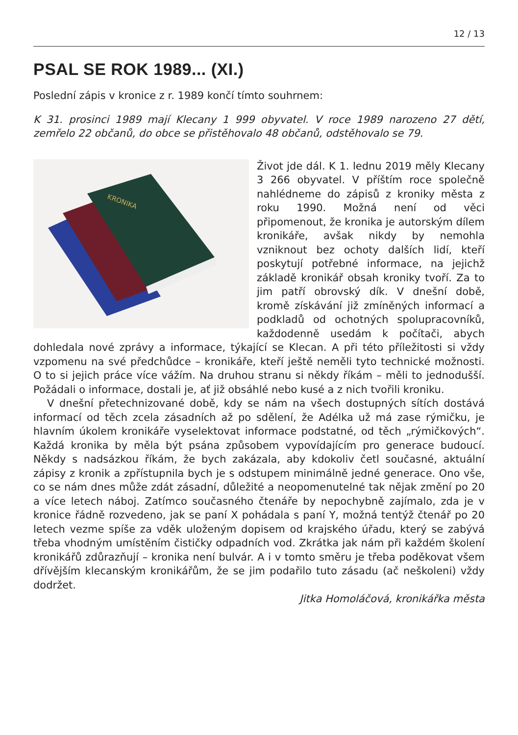12 / 13
PSAL SE ROK 1989... (XI.)
Poslední zápis v kronice z r. 1989 končí tímto souhrnem:
K 31. prosinci 1989 mají Klecany 1 999 obyvatel. V roce 1989 narozeno 27 dětí, zemřelo 22 občanů, do obce se přistěhovalo 48 občanů, odstěhovalo se 79.
KRONIKA
Život jde dál. K 1. lednu 2019 měly Klecany 3 266 obyvatel. V příštím roce společně nahlédneme do zápisů z kroniky města z roku 1990. Možná není od věci připomenout, že kronika je autorským dílem kronikáře, avšak nikdy by nemohla vzniknout bez ochoty dalších lidí, kteří poskytují potřebné informace, na jejichž základě kronikář obsah kroniky tvoří. Za to jim patří obrovský dík. V dnešní době, kromě získávání již zmíněných informací a podkladů od ochotných spolupracovníků, každodenně usedám k počítači, abych dohledala nové zprávy a informace, týkající se Klecan. A při této příležitosti si vždy vzpomenu na své předchůdce – kronikáře, kteří ještě neměli tyto technické možnosti. O to si jejich práce více vážím. Na druhou stranu si někdy říkám – měli to jednodušší. Požádali o informace, dostali je, ať již obsáhlé nebo kusé a z nich tvořili kroniku.
V dnešní přetechnizované době, kdy se nám na všech dostupných sítích dostává informací od těch zcela zásadních až po sdělení, že Adélka už má zase rýmičku, je hlavním úkolem kronikáře vyselektovat informace podstatné, od těch „rýmičkových“. Každá kronika by měla být psána způsobem vypovídajícím pro generace budoucí. Někdy s nadsázkou říkám, že bych zakázala, aby kdokoliv četl současné, aktuální zápisy z kronik a zpřístupnila bych je s odstupem minimálně jedné generace. Ono vše, co se nám dnes může zdát zásadní, důležité a neopomenutelné tak nějak změní po 20 a více letech náboj. Zatímco současného čtenáře by nepochybně zajímalo, zda je v kronice řádně rozvedeno, jak se paní X pohádala s paní Y, možná tentýž čtenář po 20 letech vezme spíše za vděk uloženým dopisem od krajského úřadu, který se zabývá třeba vhodným umístěním čističky odpadních vod. Zkrátka jak nám při každém školení kronikářů zdůrazňují – kronika není bulvár. A i v tomto směru je třeba poděkovat všem dřívějším klecanským kronikářům, že se jim podařilo tuto zásadu (ač neškoleni) vždy dodržet.
Jitka Homoláčová, kronikářka města